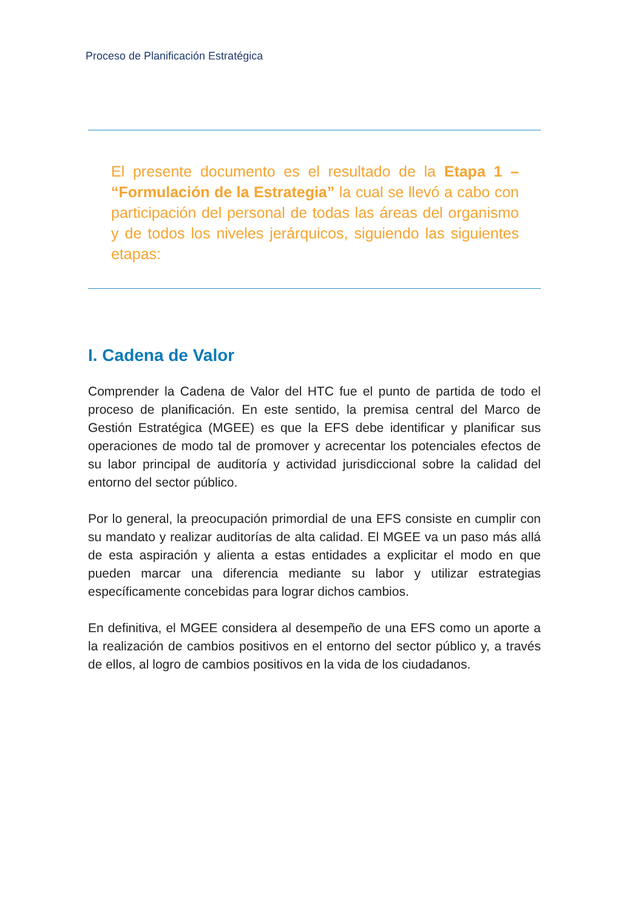Proceso de Planificación Estratégica
El presente documento es el resultado de la Etapa 1 – “Formulación de la Estrategia” la cual se llevó a cabo con participación del personal de todas las áreas del organismo y de todos los niveles jerárquicos, siguiendo las siguientes etapas:
I. Cadena de Valor
Comprender la Cadena de Valor del HTC fue el punto de partida de todo el proceso de planificación. En este sentido, la premisa central del Marco de Gestión Estratégica (MGEE) es que la EFS debe identificar y planificar sus operaciones de modo tal de promover y acrecentar los potenciales efectos de su labor principal de auditoría y actividad jurisdiccional sobre la calidad del entorno del sector público.
Por lo general, la preocupación primordial de una EFS consiste en cumplir con su mandato y realizar auditorías de alta calidad. El MGEE va un paso más allá de esta aspiración y alienta a estas entidades a explicitar el modo en que pueden marcar una diferencia mediante su labor y utilizar estrategias específicamente concebidas para lograr dichos cambios.
En definitiva, el MGEE considera al desempeño de una EFS como un aporte a la realización de cambios positivos en el entorno del sector público y, a través de ellos, al logro de cambios positivos en la vida de los ciudadanos.